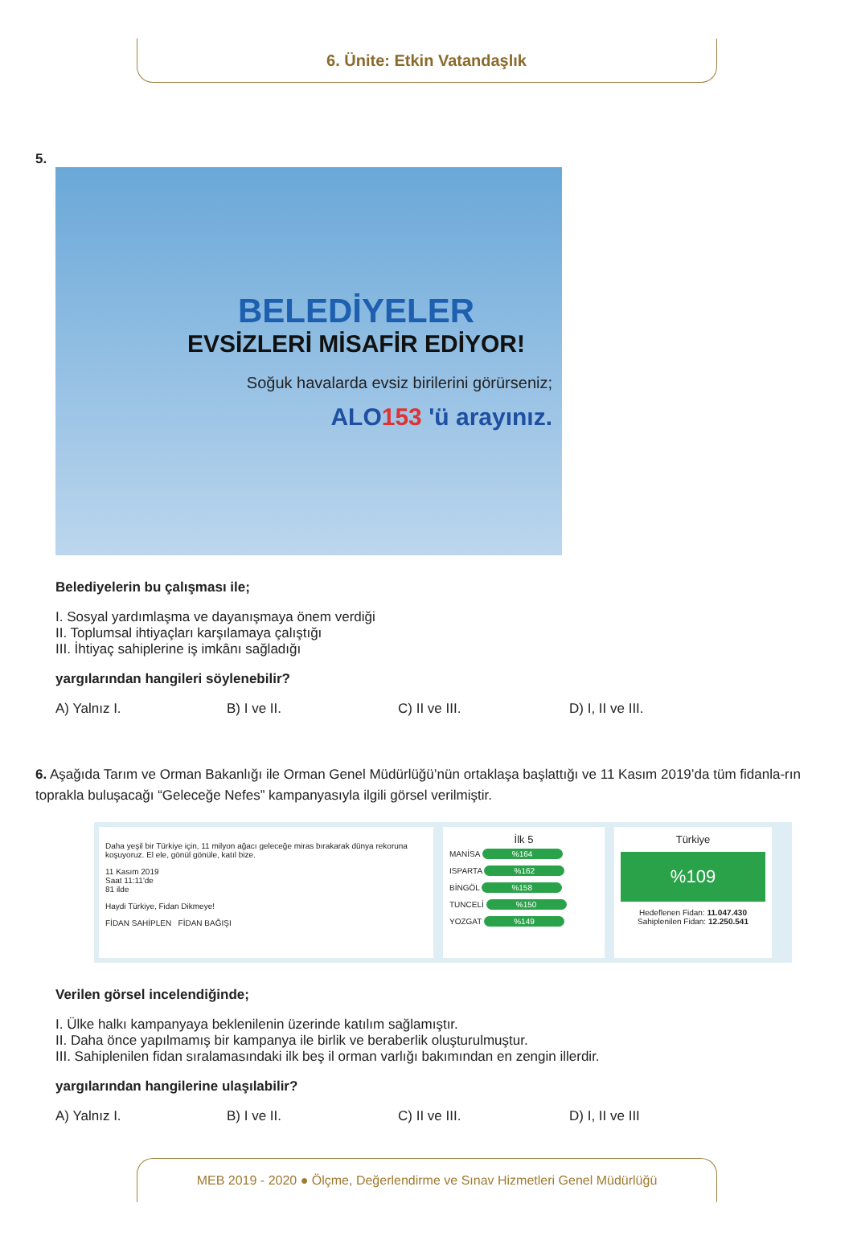6. Ünite: Etkin Vatandaşlık
5.
BELEDİYELER
EVSİZLERİ MİSAFİR EDİYOR!
Soğuk havalarda evsiz birilerini görürseniz;
ALO153 'ü arayınız.
Belediyelerin bu çalışması ile;
I. Sosyal yardımlaşma ve dayanışmaya önem verdiği
II. Toplumsal ihtiyaçları karşılamaya çalıştığı
III. İhtiyaç sahiplerine iş imkânı sağladığı
yargılarından hangileri söylenebilir?
A) Yalnız I. B) I ve II. C) II ve III. D) I, II ve III.
6. Aşağıda Tarım ve Orman Bakanlığı ile Orman Genel Müdürlüğü’nün ortaklaşa başlattığı ve 11 Kasım 2019’da tüm fidanla-rın toprakla buluşacağı “Geleceğe Nefes” kampanyasıyla ilgili görsel verilmiştir.
Daha yeşil bir Türkiye için, 11 milyon ağacı geleceğe miras bırakarak dünya rekoruna koşuyoruz. El ele, gönül gönüle, katıl bize.
11 Kasım 2019
Saat 11:11'de
81 ilde
Haydi Türkiye, Fidan Dikmeye!
FİDAN SAHİPLEN FİDAN BAĞIŞI
İlk 5
MANİSA %164
ISPARTA %162
BİNGÖL %158
TUNCELİ %150
YOZGAT %149
Türkiye
%109
Hedeflenen Fidan: 11.047.430
Sahiplenilen Fidan: 12.250.541
Verilen görsel incelendiğinde;
I. Ülke halkı kampanyaya beklenilenin üzerinde katılım sağlamıştır.
II. Daha önce yapılmamış bir kampanya ile birlik ve beraberlik oluşturulmuştur.
III. Sahiplenilen fidan sıralamasındaki ilk beş il orman varlığı bakımından en zengin illerdir.
yargılarından hangilerine ulaşılabilir?
A) Yalnız I. B) I ve II. C) II ve III. D) I, II ve III
MEB 2019 - 2020 ● Ölçme, Değerlendirme ve Sınav Hizmetleri Genel Müdürlüğü